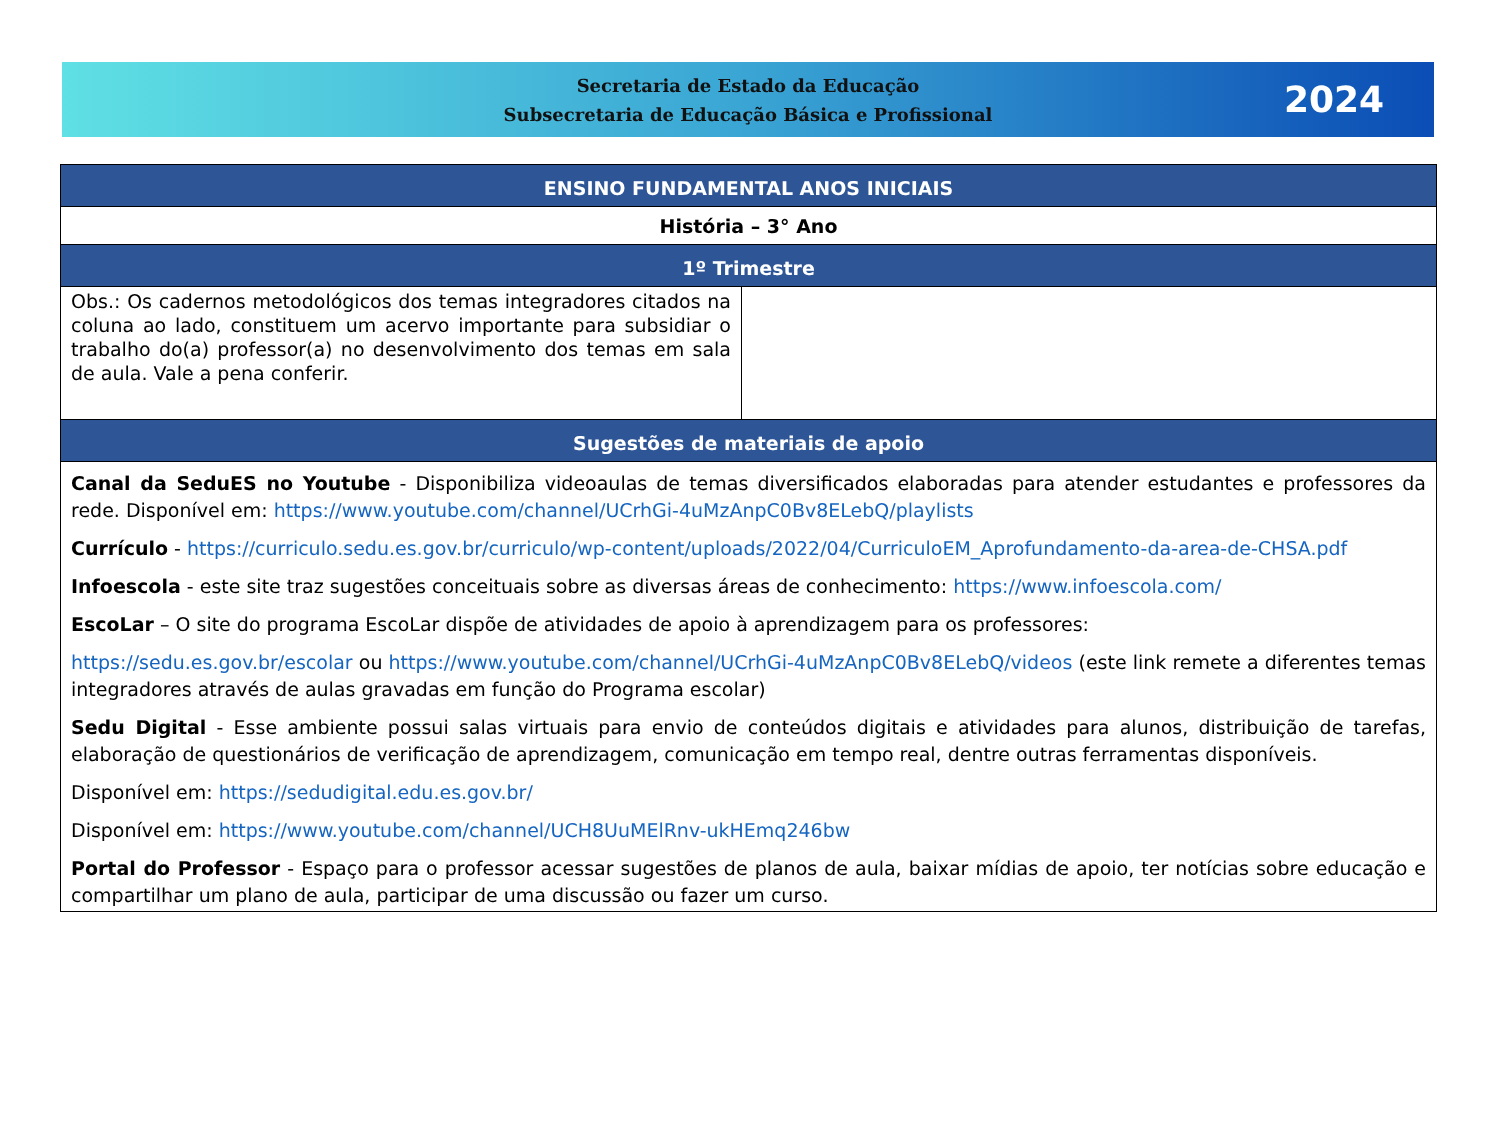Secretaria de Estado da Educação
Subsecretaria de Educação Básica e Profissional
2024
| ENSINO FUNDAMENTAL ANOS INICIAIS | |
| --- | --- |
| História – 3° Ano | |
| 1º Trimestre | |
| Obs.: Os cadernos metodológicos dos temas integradores citados na coluna ao lado, constituem um acervo importante para subsidiar o trabalho do(a) professor(a) no desenvolvimento dos temas em sala de aula. Vale a pena conferir. | |
| Sugestões de materiais de apoio | |
| Canal da SeduES no Youtube - Disponibiliza videoaulas de temas diversificados elaboradas para atender estudantes e professores da rede. Disponível em: https://www.youtube.com/channel/UCrhGi-4uMzAnpC0Bv8ELebQ/playlists Currículo - https://curriculo.sedu.es.gov.br/curriculo/wp-content/uploads/2022/04/CurriculoEM_Aprofundamento-da-area-de-CHSA.pdf Infoescola - este site traz sugestões conceituais sobre as diversas áreas de conhecimento: https://www.infoescola.com/ EscoLar – O site do programa EscoLar dispõe de atividades de apoio à aprendizagem para os professores: https://sedu.es.gov.br/escolar ou https://www.youtube.com/channel/UCrhGi-4uMzAnpC0Bv8ELebQ/videos (este link remete a diferentes temas integradores através de aulas gravadas em função do Programa escolar) Sedu Digital - Esse ambiente possui salas virtuais para envio de conteúdos digitais e atividades para alunos, distribuição de tarefas, elaboração de questionários de verificação de aprendizagem, comunicação em tempo real, dentre outras ferramentas disponíveis. Disponível em: https://sedudigital.edu.es.gov.br/ Disponível em: https://www.youtube.com/channel/UCH8UuMElRnv-ukHEmq246bw Portal do Professor - Espaço para o professor acessar sugestões de planos de aula, baixar mídias de apoio, ter notícias sobre educação e compartilhar um plano de aula, participar de uma discussão ou fazer um curso. | |